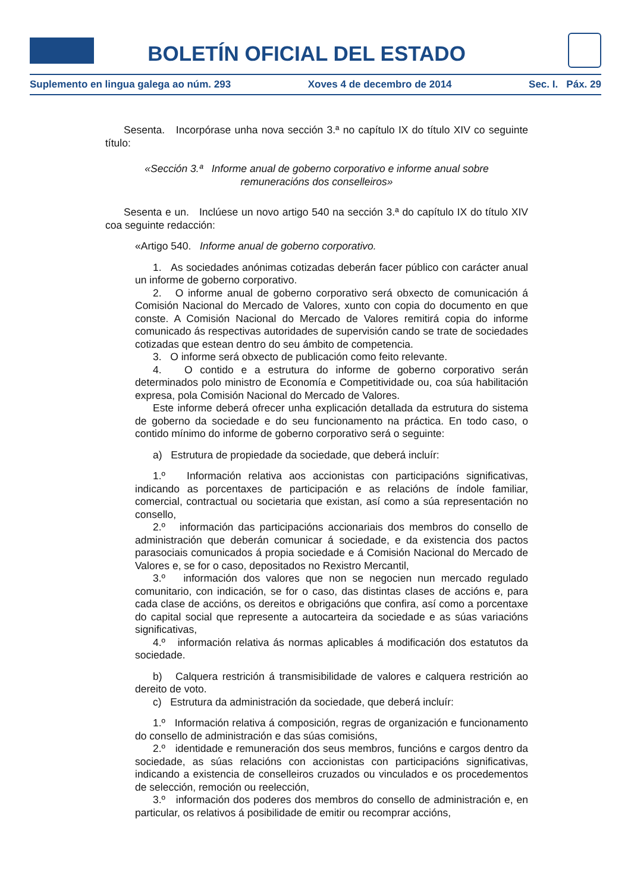BOLETÍN OFICIAL DEL ESTADO
Suplemento en lingua galega ao núm. 293 Xoves 4 de decembro de 2014 Sec. I. Páx. 29
Sesenta. Incorpórase unha nova sección 3.ª no capítulo IX do título XIV co seguinte título:
«Sección 3.ª Informe anual de goberno corporativo e informe anual sobre remuneracións dos conselleiros»
Sesenta e un. Inclúese un novo artigo 540 na sección 3.ª do capítulo IX do título XIV coa seguinte redacción:
«Artigo 540. Informe anual de goberno corporativo.
1. As sociedades anónimas cotizadas deberán facer público con carácter anual un informe de goberno corporativo.
2. O informe anual de goberno corporativo será obxecto de comunicación á Comisión Nacional do Mercado de Valores, xunto con copia do documento en que conste. A Comisión Nacional do Mercado de Valores remitirá copia do informe comunicado ás respectivas autoridades de supervisión cando se trate de sociedades cotizadas que estean dentro do seu ámbito de competencia.
3. O informe será obxecto de publicación como feito relevante.
4. O contido e a estrutura do informe de goberno corporativo serán determinados polo ministro de Economía e Competitividade ou, coa súa habilitación expresa, pola Comisión Nacional do Mercado de Valores.
Este informe deberá ofrecer unha explicación detallada da estrutura do sistema de goberno da sociedade e do seu funcionamento na práctica. En todo caso, o contido mínimo do informe de goberno corporativo será o seguinte:
a) Estrutura de propiedade da sociedade, que deberá incluír:
1.º Información relativa aos accionistas con participacións significativas, indicando as porcentaxes de participación e as relacións de índole familiar, comercial, contractual ou societaria que existan, así como a súa representación no consello,
2.º información das participacións accionariais dos membros do consello de administración que deberán comunicar á sociedade, e da existencia dos pactos parasociais comunicados á propia sociedade e á Comisión Nacional do Mercado de Valores e, se for o caso, depositados no Rexistro Mercantil,
3.º información dos valores que non se negocien nun mercado regulado comunitario, con indicación, se for o caso, das distintas clases de accións e, para cada clase de accións, os dereitos e obrigacións que confira, así como a porcentaxe do capital social que represente a autocarteira da sociedade e as súas variacións significativas,
4.º información relativa ás normas aplicables á modificación dos estatutos da sociedade.
b) Calquera restrición á transmisibilidade de valores e calquera restrición ao dereito de voto.
c) Estrutura da administración da sociedade, que deberá incluír:
1.º Información relativa á composición, regras de organización e funcionamento do consello de administración e das súas comisións,
2.º identidade e remuneración dos seus membros, funcións e cargos dentro da sociedade, as súas relacións con accionistas con participacións significativas, indicando a existencia de conselleiros cruzados ou vinculados e os procedementos de selección, remoción ou reelección,
3.º información dos poderes dos membros do consello de administración e, en particular, os relativos á posibilidade de emitir ou recomprar accións,